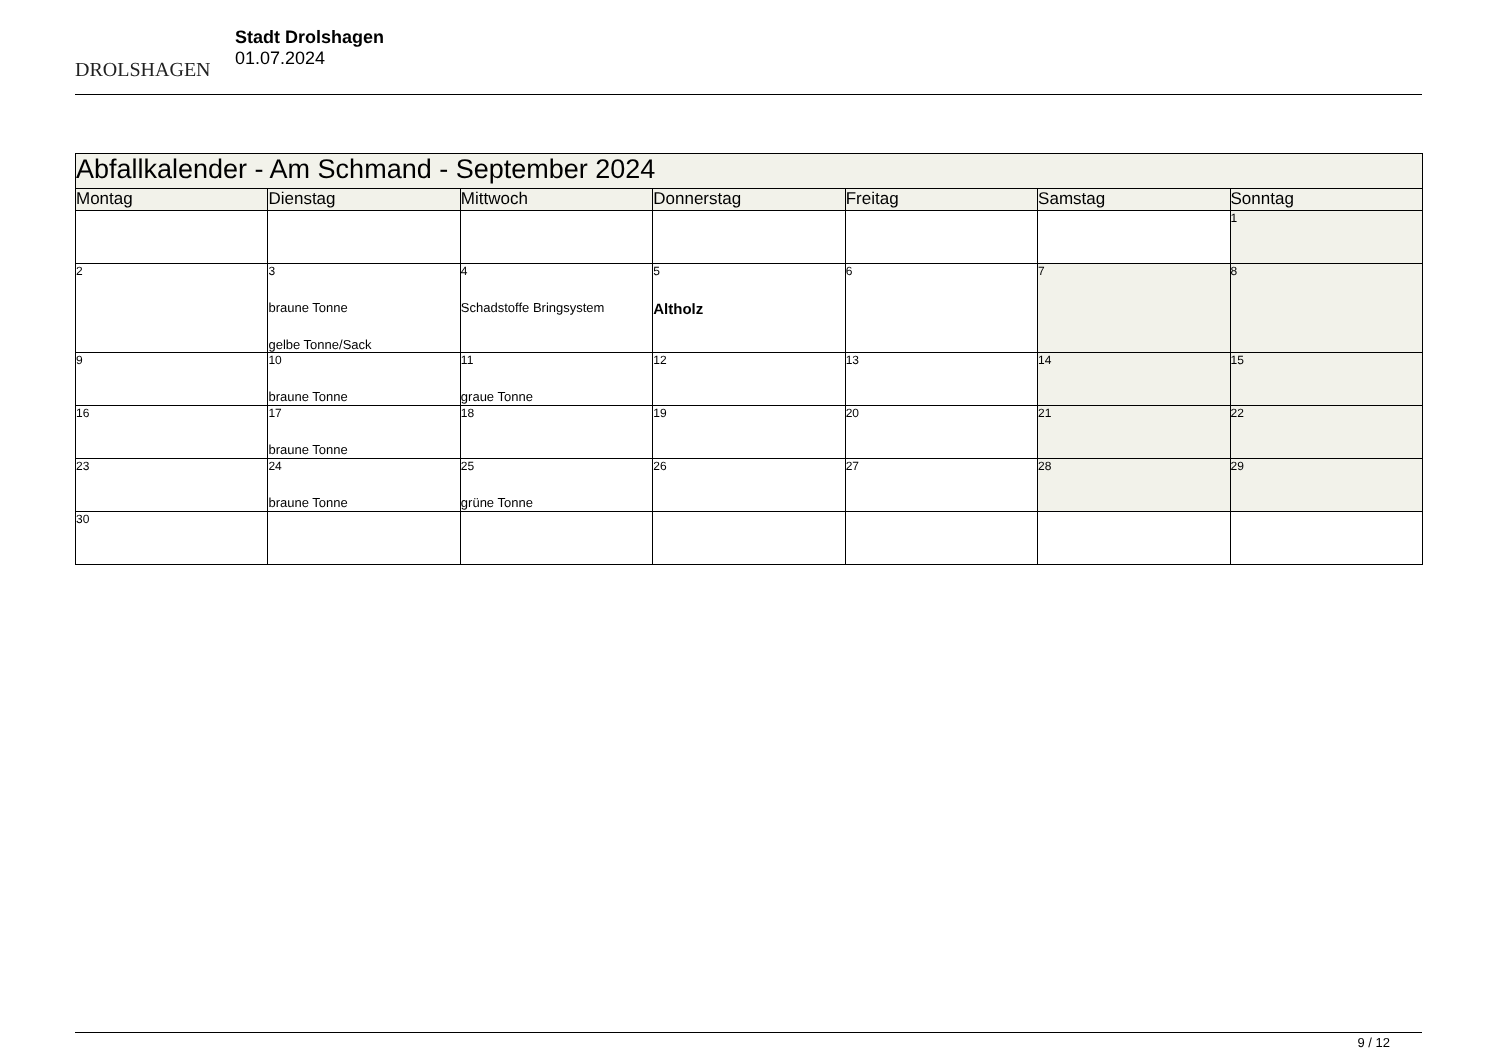DROLSHAGEN
Stadt Drolshagen
01.07.2024
| Abfallkalender - Am Schmand - September 2024 | | | | | | |
| Montag | Dienstag | Mittwoch | Donnerstag | Freitag | Samstag | Sonntag |
| | | | | | | 1 |
| 2 | 3 braune Tonne gelbe Tonne/Sack | 4 Schadstoffe Bringsystem | 5 Altholz | 6 | 7 | 8 |
| 9 | 10 braune Tonne | 11 graue Tonne | 12 | 13 | 14 | 15 |
| 16 | 17 braune Tonne | 18 | 19 | 20 | 21 | 22 |
| 23 | 24 braune Tonne | 25 grüne Tonne | 26 | 27 | 28 | 29 |
| 30 | | | | | | |
9 / 12